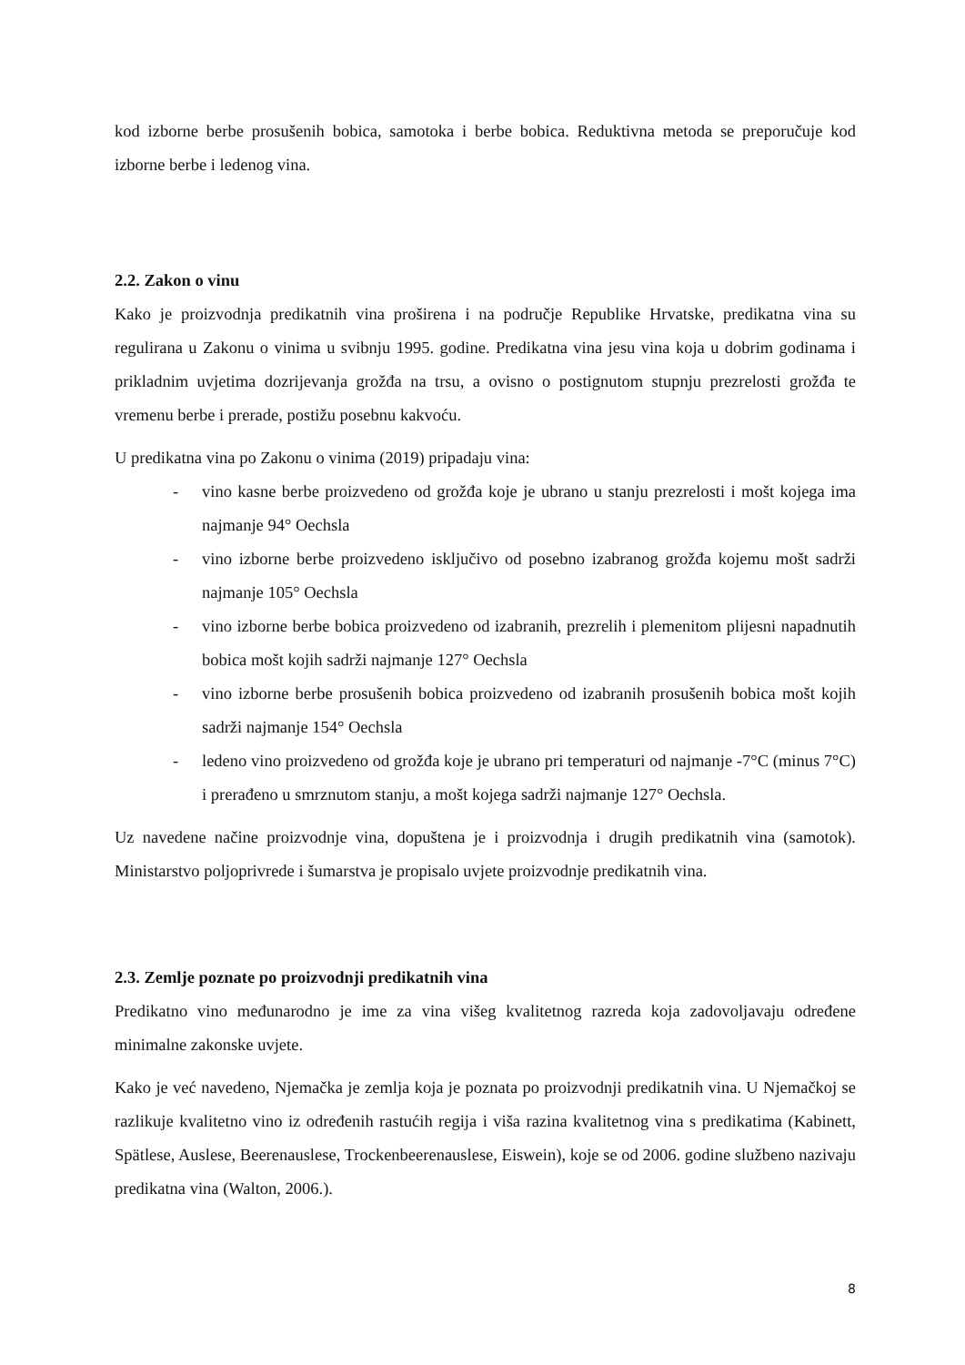kod izborne berbe prosušenih bobica, samotoka i berbe bobica. Reduktivna metoda se preporučuje kod izborne berbe i ledenog vina.
2.2. Zakon o vinu
Kako je proizvodnja predikatnih vina proširena i na područje Republike Hrvatske, predikatna vina su regulirana u Zakonu o vinima u svibnju 1995. godine. Predikatna vina jesu vina koja u dobrim godinama i prikladnim uvjetima dozrijevanja grožđa na trsu, a ovisno o postignutom stupnju prezrelosti grožđa te vremenu berbe i prerade, postižu posebnu kakvoću.
U predikatna vina po Zakonu o vinima (2019) pripadaju vina:
- vino kasne berbe proizvedeno od grožđa koje je ubrano u stanju prezrelosti i mošt kojega ima najmanje 94° Oechsla
- vino izborne berbe proizvedeno isključivo od posebno izabranog grožđa kojemu mošt sadrži najmanje 105° Oechsla
- vino izborne berbe bobica proizvedeno od izabranih, prezrelih i plemenitom plijesni napadnutih bobica mošt kojih sadrži najmanje 127° Oechsla
- vino izborne berbe prosušenih bobica proizvedeno od izabranih prosušenih bobica mošt kojih sadrži najmanje 154° Oechsla
- ledeno vino proizvedeno od grožđa koje je ubrano pri temperaturi od najmanje -7°C (minus 7°C) i prerađeno u smrznutom stanju, a mošt kojega sadrži najmanje 127° Oechsla.
Uz navedene načine proizvodnje vina, dopuštena je i proizvodnja i drugih predikatnih vina (samotok). Ministarstvo poljoprivrede i šumarstva je propisalo uvjete proizvodnje predikatnih vina.
2.3. Zemlje poznate po proizvodnji predikatnih vina
Predikatno vino međunarodno je ime za vina višeg kvalitetnog razreda koja zadovoljavaju određene minimalne zakonske uvjete.
Kako je već navedeno, Njemačka je zemlja koja je poznata po proizvodnji predikatnih vina. U Njemačkoj se razlikuje kvalitetno vino iz određenih rastućih regija i viša razina kvalitetnog vina s predikatima (Kabinett, Spätlese, Auslese, Beerenauslese, Trockenbeerenauslese, Eiswein), koje se od 2006. godine službeno nazivaju predikatna vina (Walton, 2006.).
8